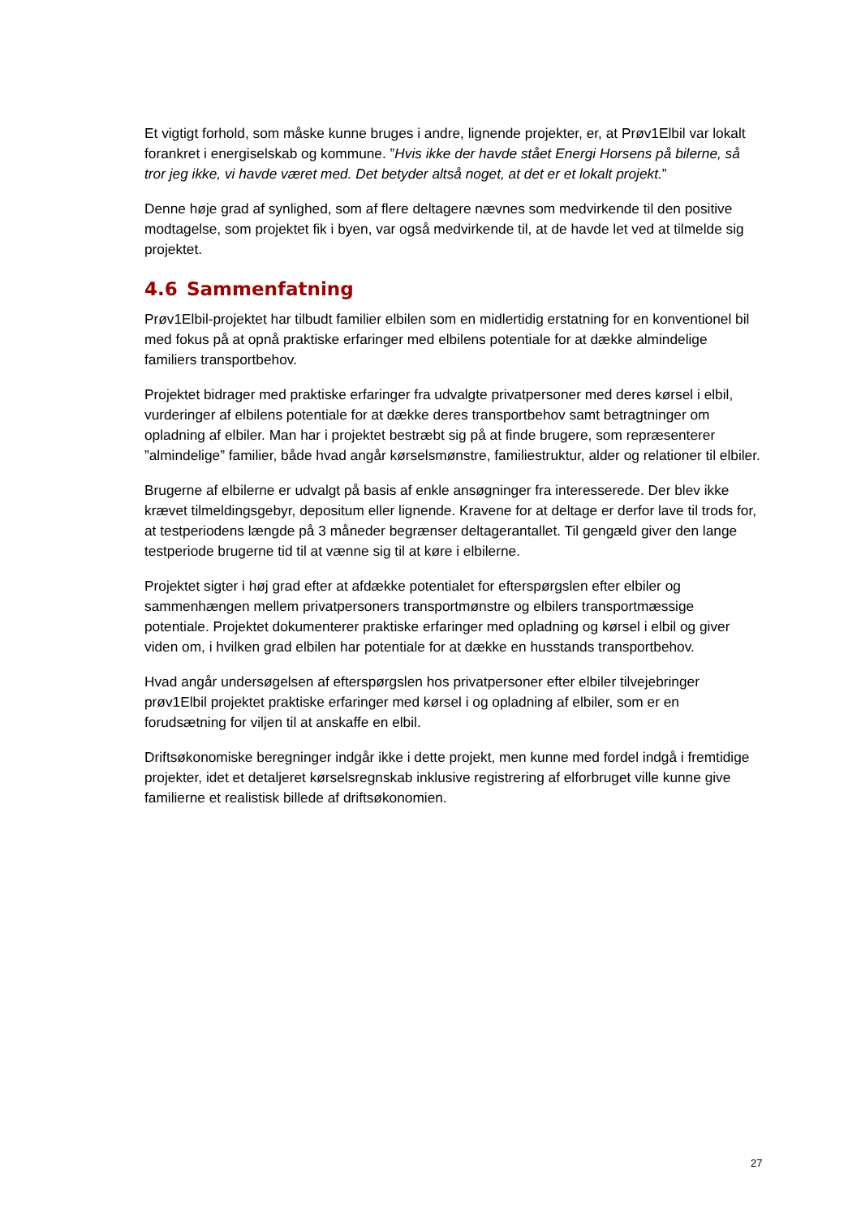Et vigtigt forhold, som måske kunne bruges i andre, lignende projekter, er, at Prøv1Elbil var lokalt forankret i energiselskab og kommune. ”Hvis ikke der havde stået Energi Horsens på bilerne, så tror jeg ikke, vi havde været med. Det betyder altså noget, at det er et lokalt projekt.”
Denne høje grad af synlighed, som af flere deltagere nævnes som medvirkende til den positive modtagelse, som projektet fik i byen, var også medvirkende til, at de havde let ved at tilmelde sig projektet.
4.6 Sammenfatning
Prøv1Elbil-projektet har tilbudt familier elbilen som en midlertidig erstatning for en konventionel bil med fokus på at opnå praktiske erfaringer med elbilens potentiale for at dække almindelige familiers transportbehov.
Projektet bidrager med praktiske erfaringer fra udvalgte privatpersoner med deres kørsel i elbil, vurderinger af elbilens potentiale for at dække deres transportbehov samt betragtninger om opladning af elbiler. Man har i projektet bestræbt sig på at finde brugere, som repræsenterer ”almindelige” familier, både hvad angår kørselsmønstre, familiestruktur, alder og relationer til elbiler.
Brugerne af elbilerne er udvalgt på basis af enkle ansøgninger fra interesserede. Der blev ikke krævet tilmeldingsgebyr, depositum eller lignende. Kravene for at deltage er derfor lave til trods for, at testperiodens længde på 3 måneder begrænser deltagerantallet. Til gengæld giver den lange testperiode brugerne tid til at vænne sig til at køre i elbilerne.
Projektet sigter i høj grad efter at afdække potentialet for efterspørgslen efter elbiler og sammenhængen mellem privatpersoners transportmønstre og elbilers transportmæssige potentiale. Projektet dokumenterer praktiske erfaringer med opladning og kørsel i elbil og giver viden om, i hvilken grad elbilen har potentiale for at dække en husstands transportbehov.
Hvad angår undersøgelsen af efterspørgslen hos privatpersoner efter elbiler tilvejebringer prøv1Elbil projektet praktiske erfaringer med kørsel i og opladning af elbiler, som er en forudsætning for viljen til at anskaffe en elbil.
Driftsøkonomiske beregninger indgår ikke i dette projekt, men kunne med fordel indgå i fremtidige projekter, idet et detaljeret kørselsregnskab inklusive registrering af elforbruget ville kunne give familierne et realistisk billede af driftsøkonomien.
27